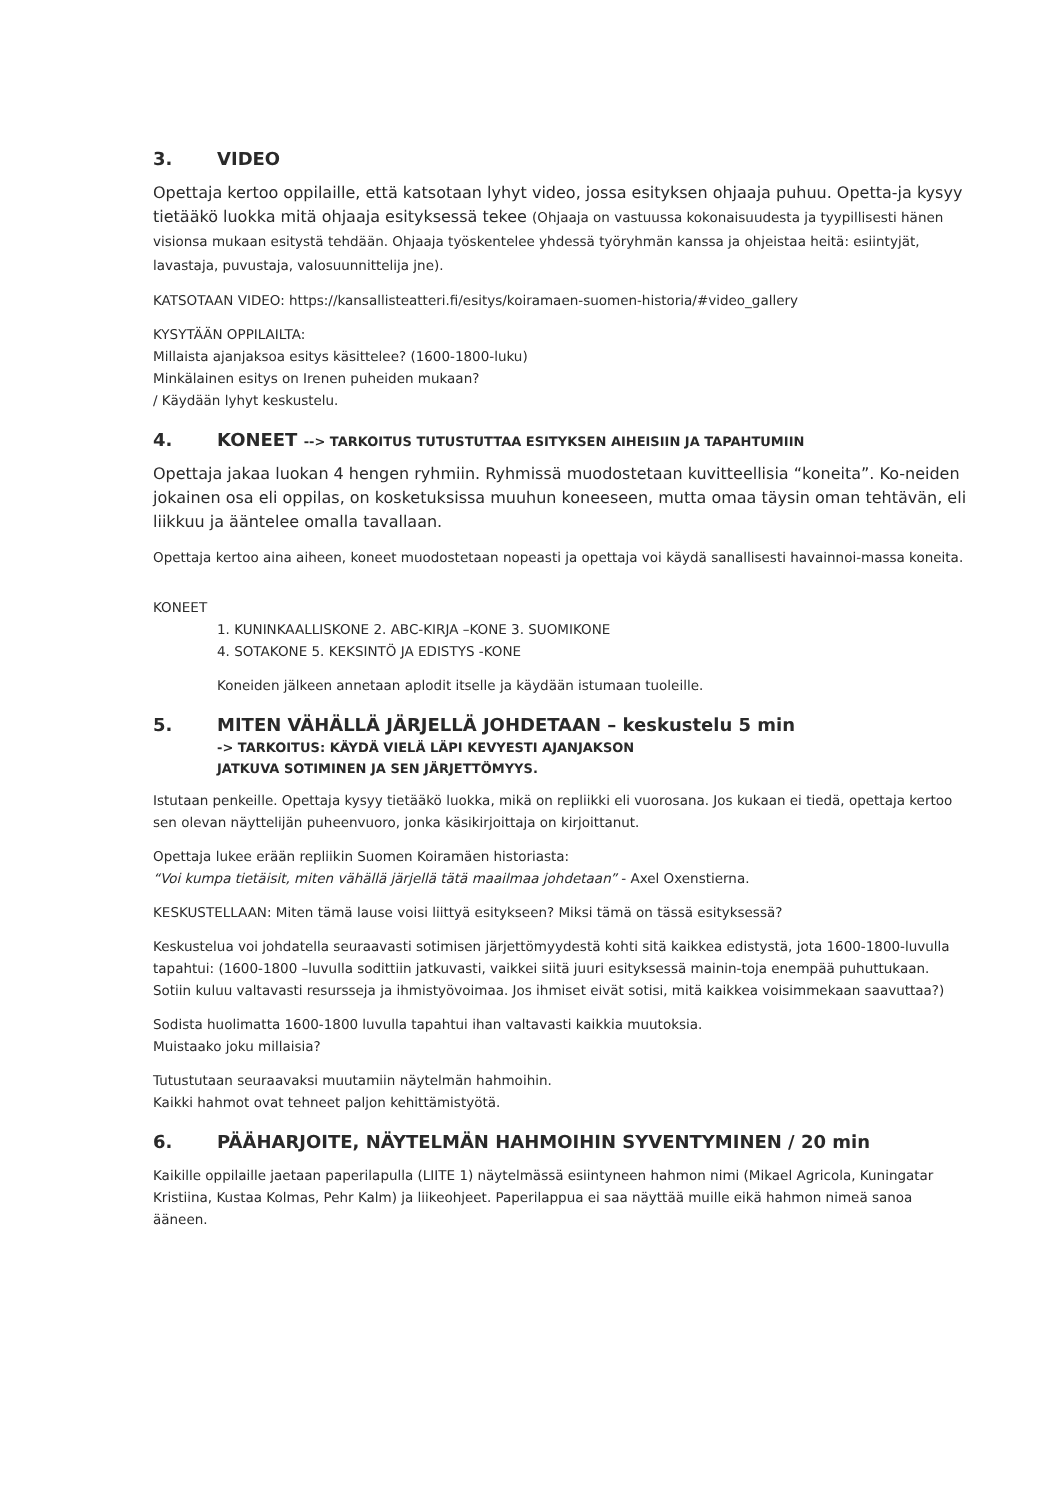3. VIDEO
Opettaja kertoo oppilaille, että katsotaan lyhyt video, jossa esityksen ohjaaja puhuu. Opetta-ja kysyy tietääkö luokka mitä ohjaaja esityksessä tekee (Ohjaaja on vastuussa kokonaisuudesta ja tyypillisesti hänen visionsa mukaan esitystä tehdään. Ohjaaja työskentelee yhdessä työryhmän kanssa ja ohjeistaa heitä: esiintyjät, lavastaja, puvustaja, valosuunnittelija jne).
KATSOTAAN VIDEO: https://kansallisteatteri.fi/esitys/koiramaen-suomen-historia/#video_gallery
KYSYTÄÄN OPPILAILTA:
Millaista ajanjaksoa esitys käsittelee? (1600-1800-luku)
Minkälainen esitys on Irenen puheiden mukaan?
/ Käydään lyhyt keskustelu.
4. KONEET --> TARKOITUS TUTUSTUTTAA ESITYKSEN AIHEISIIN JA TAPAHTUMIIN
Opettaja jakaa luokan 4 hengen ryhmiin. Ryhmissä muodostetaan kuvitteellisia “koneita”. Ko-neiden jokainen osa eli oppilas, on kosketuksissa muuhun koneeseen, mutta omaa täysin oman tehtävän, eli liikkuu ja ääntelee omalla tavallaan.
Opettaja kertoo aina aiheen, koneet muodostetaan nopeasti ja opettaja voi käydä sanallisesti havainnoi-massa koneita.
KONEET
1. KUNINKAALLISKONE 2. ABC-KIRJA –KONE 3. SUOMIKONE
4. SOTAKONE 5. KEKSINTÖ JA EDISTYS -KONE
Koneiden jälkeen annetaan aplodit itselle ja käydään istumaan tuoleille.
5. MITEN VÄHÄLLÄ JÄRJELLÄ JOHDETAAN – keskustelu 5 min
-> TARKOITUS: KÄYDÄ VIELÄ LÄPI KEVYESTI AJANJAKSON
JATKUVA SOTIMINEN JA SEN JÄRJETTÖMYYS.
Istutaan penkeille. Opettaja kysyy tietääkö luokka, mikä on repliikki eli vuorosana. Jos kukaan ei tiedä, opettaja kertoo sen olevan näyttelijän puheenvuoro, jonka käsikirjoittaja on kirjoittanut.
Opettaja lukee erään repliikin Suomen Koiramäen historiasta:
“Voi kumpa tietäisit, miten vähällä järjellä tätä maailmaa johdetaan” - Axel Oxenstierna.
KESKUSTELLAAN: Miten tämä lause voisi liittyä esitykseen? Miksi tämä on tässä esityksessä?
Keskustelua voi johdatella seuraavasti sotimisen järjettömyydestä kohti sitä kaikkea edistystä, jota 1600-1800-luvulla tapahtui: (1600-1800 –luvulla sodittiin jatkuvasti, vaikkei siitä juuri esityksessä mainin-toja enempää puhuttukaan. Sotiin kuluu valtavasti resursseja ja ihmistyövoimaa. Jos ihmiset eivät sotisi, mitä kaikkea voisimmekaan saavuttaa?)
Sodista huolimatta 1600-1800 luvulla tapahtui ihan valtavasti kaikkia muutoksia.
Muistaako joku millaisia?
Tutustutaan seuraavaksi muutamiin näytelmän hahmoihin.
Kaikki hahmot ovat tehneet paljon kehittämistyötä.
6. PÄÄHARJOITE, NÄYTELMÄN HAHMOIHIN SYVENTYMINEN / 20 min
Kaikille oppilaille jaetaan paperilapulla (LIITE 1) näytelmässä esiintyneen hahmon nimi (Mikael Agricola, Kuningatar Kristiina, Kustaa Kolmas, Pehr Kalm) ja liikeohjeet. Paperilappua ei saa näyttää muille eikä hahmon nimeä sanoa ääneen.